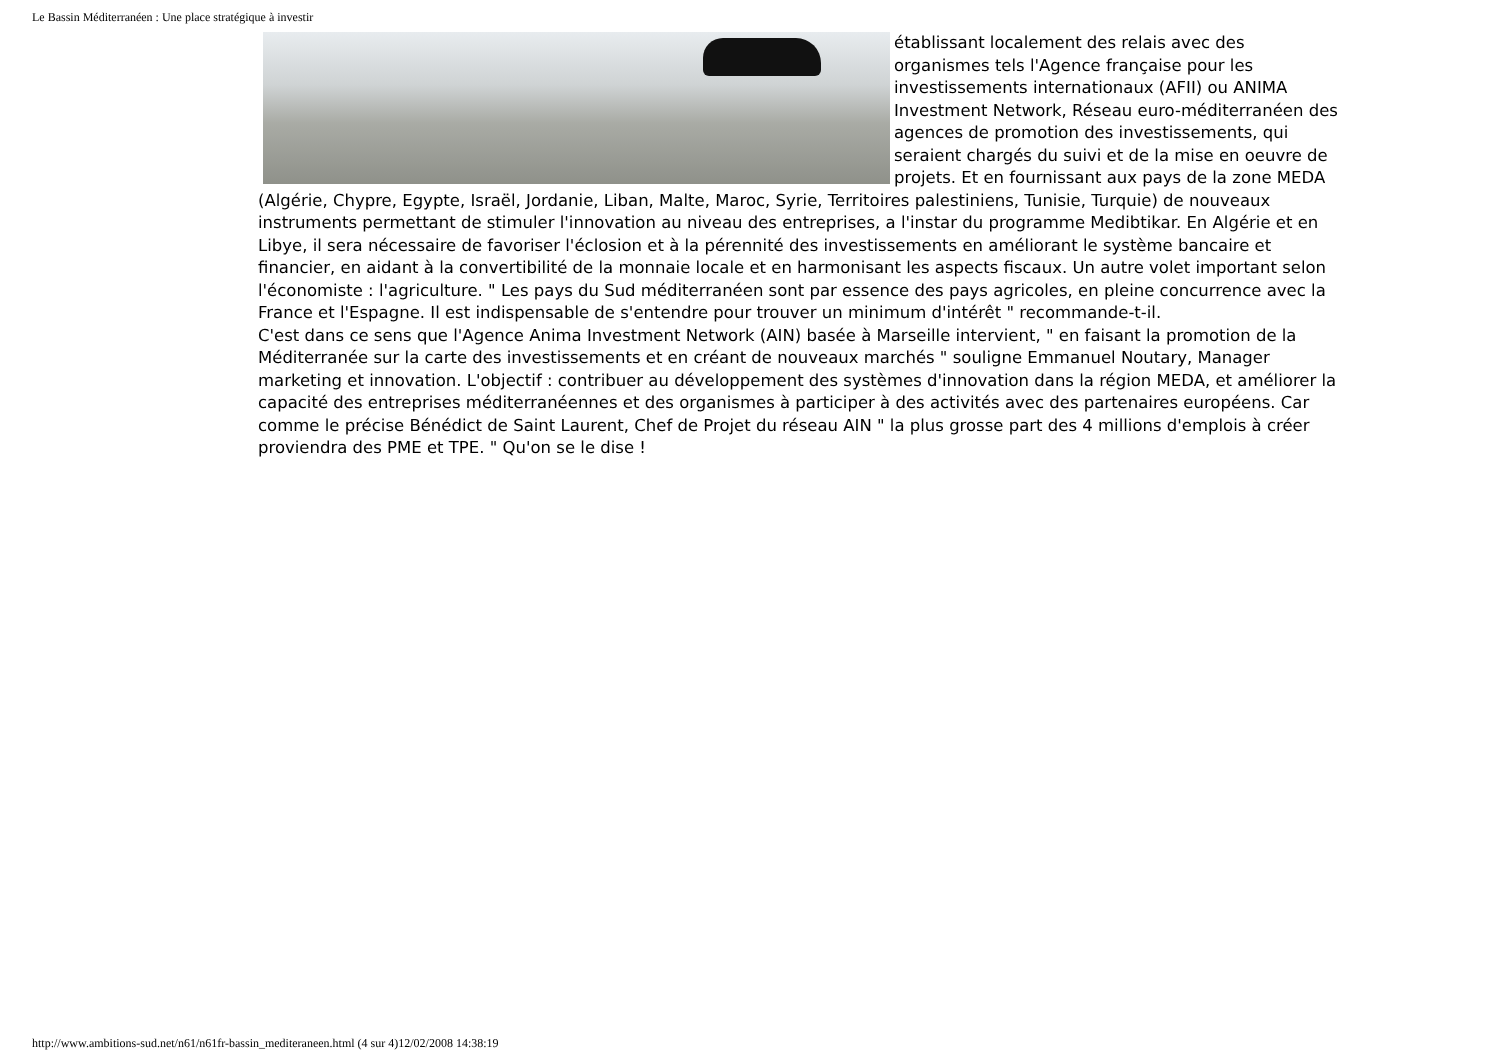Le Bassin Méditerranéen : Une place stratégique à investir
établissant localement des relais avec des organismes tels l'Agence française pour les investissements internationaux (AFII) ou ANIMA Investment Network, Réseau euro-méditerranéen des agences de promotion des investissements, qui seraient chargés du suivi et de la mise en oeuvre de projets. Et en fournissant aux pays de la zone MEDA (Algérie, Chypre, Egypte, Israël, Jordanie, Liban, Malte, Maroc, Syrie, Territoires palestiniens, Tunisie, Turquie) de nouveaux instruments permettant de stimuler l'innovation au niveau des entreprises, a l'instar du programme Medibtikar. En Algérie et en Libye, il sera nécessaire de favoriser l'éclosion et à la pérennité des investissements en améliorant le système bancaire et financier, en aidant à la convertibilité de la monnaie locale et en harmonisant les aspects fiscaux. Un autre volet important selon l'économiste : l'agriculture. " Les pays du Sud méditerranéen sont par essence des pays agricoles, en pleine concurrence avec la France et l'Espagne. Il est indispensable de s'entendre pour trouver un minimum d'intérêt " recommande-t-il.
C'est dans ce sens que l'Agence Anima Investment Network (AIN) basée à Marseille intervient, " en faisant la promotion de la Méditerranée sur la carte des investissements et en créant de nouveaux marchés " souligne Emmanuel Noutary, Manager marketing et innovation. L'objectif : contribuer au développement des systèmes d'innovation dans la région MEDA, et améliorer la capacité des entreprises méditerranéennes et des organismes à participer à des activités avec des partenaires européens. Car comme le précise Bénédict de Saint Laurent, Chef de Projet du réseau AIN " la plus grosse part des 4 millions d'emplois à créer proviendra des PME et TPE. " Qu'on se le dise !
http://www.ambitions-sud.net/n61/n61fr-bassin_mediteraneen.html (4 sur 4)12/02/2008 14:38:19